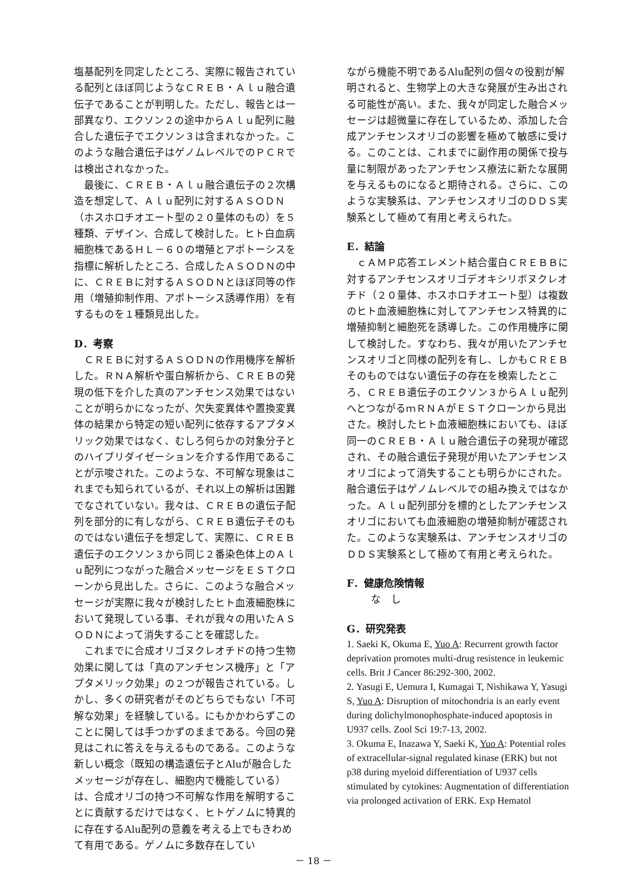塩基配列を同定したところ、実際に報告されている配列とほぼ同じようなＣＲＥＢ・Ａｌｕ融合遺伝子であることが判明した。ただし、報告とは一部異なり、エクソン２の途中からＡｌｕ配列に融合した遺伝子でエクソン３は含まれなかった。このような融合遺伝子はゲノムレベルでのＰＣＲでは検出されなかった。
最後に、ＣＲＥＢ・Ａｌｕ融合遺伝子の２次構造を想定して、Ａｌｕ配列に対するＡＳＯＤＮ（ホスホロチオエート型の２０量体のもの）を５種類、デザイン、合成して検討した。ヒト白血病細胞株であるＨＬ－６０の増殖とアポトーシスを指標に解析したところ、合成したＡＳＯＤＮの中に、ＣＲＥＢに対するＡＳＯＤＮとほぼ同等の作用（増殖抑制作用、アポトーシス誘導作用）を有するものを１種類見出した。
D．考察
ＣＲＥＢに対するＡＳＯＤＮの作用機序を解析した。ＲＮＡ解析や蛋白解析から、ＣＲＥＢの発現の低下を介した真のアンチセンス効果ではないことが明らかになったが、欠失変異体や置換変異体の結果から特定の短い配列に依存するアプタメリック効果ではなく、むしろ何らかの対象分子とのハイブリダイゼーションを介する作用であることが示唆された。このような、不可解な現象はこれまでも知られているが、それ以上の解析は困難でなされていない。我々は、ＣＲＥＢの遺伝子配列を部分的に有しながら、ＣＲＥＢ遺伝子そのものではない遺伝子を想定して、実際に、ＣＲＥＢ遺伝子のエクソン３から同じ２番染色体上のＡｌｕ配列につながった融合メッセージをＥＳＴクローンから見出した。さらに、このような融合メッセージが実際に我々が検討したヒト血液細胞株において発現している事、それが我々の用いたＡＳＯＤＮによって消失することを確認した。
これまでに合成オリゴヌクレオチドの持つ生物効果に関しては「真のアンチセンス機序」と「アプタメリック効果」の２つが報告されている。しかし、多くの研究者がそのどちらでもない「不可解な効果」を経験している。にもかかわらずこのことに関しては手つかずのままである。今回の発見はこれに答えを与えるものである。このような新しい概念（既知の構造遺伝子とAluが融合したメッセージが存在し、細胞内で機能している）は、合成オリゴの持つ不可解な作用を解明することに貢献するだけではなく、ヒトゲノムに特異的に存在するAlu配列の意義を考える上でもきわめて有用である。ゲノムに多数存在してい
ながら機能不明であるAlu配列の個々の役割が解明されると、生物学上の大きな発展が生み出される可能性が高い。また、我々が同定した融合メッセージは超微量に存在しているため、添加した合成アンチセンスオリゴの影響を極めて敏感に受ける。このことは、これまでに副作用の関係で投与量に制限があったアンチセンス療法に新たな展開を与えるものになると期待される。さらに、このような実験系は、アンチセンスオリゴのＤＤＳ実験系として極めて有用と考えられた。
E．結論
ｃＡＭＰ応答エレメント結合蛋白ＣＲＥＢＢに対するアンチセンスオリゴデオキシリボヌクレオチド（２０量体、ホスホロチオエート型）は複数のヒト血液細胞株に対してアンチセンス特異的に増殖抑制と細胞死を誘導した。この作用機序に関して検討した。すなわち、我々が用いたアンチセンスオリゴと同様の配列を有し、しかもＣＲＥＢそのものではない遺伝子の存在を検索したところ、ＣＲＥＢ遺伝子のエクソン３からＡｌｕ配列へとつながるｍＲＮＡがＥＳＴクローンから見出さた。検討したヒト血液細胞株においても、ほぼ同一のＣＲＥＢ・Ａｌｕ融合遺伝子の発現が確認され、その融合遺伝子発現が用いたアンチセンスオリゴによって消失することも明らかにされた。融合遺伝子はゲノムレベルでの組み換えではなかった。Ａｌｕ配列部分を標的としたアンチセンスオリゴにおいても血液細胞の増殖抑制が確認された。このような実験系は、アンチセンスオリゴのＤＤＳ実験系として極めて有用と考えられた。
F．健康危険情報
な　し
G．研究発表
1. Saeki K, Okuma E, Yuo A: Recurrent growth factor deprivation promotes multi-drug resistence in leukemic cells. Brit J Cancer 86:292-300, 2002.
2. Yasugi E, Uemura I, Kumagai T, Nishikawa Y, Yasugi S, Yuo A: Disruption of mitochondria is an early event during dolichylmonophosphate-induced apoptosis in U937 cells. Zool Sci 19:7-13, 2002.
3. Okuma E, Inazawa Y, Saeki K, Yuo A: Potential roles of extracellular-signal regulated kinase (ERK) but not p38 during myeloid differentiation of U937 cells stimulated by cytokines: Augmentation of differentiation via prolonged activation of ERK. Exp Hematol
－ 18 －